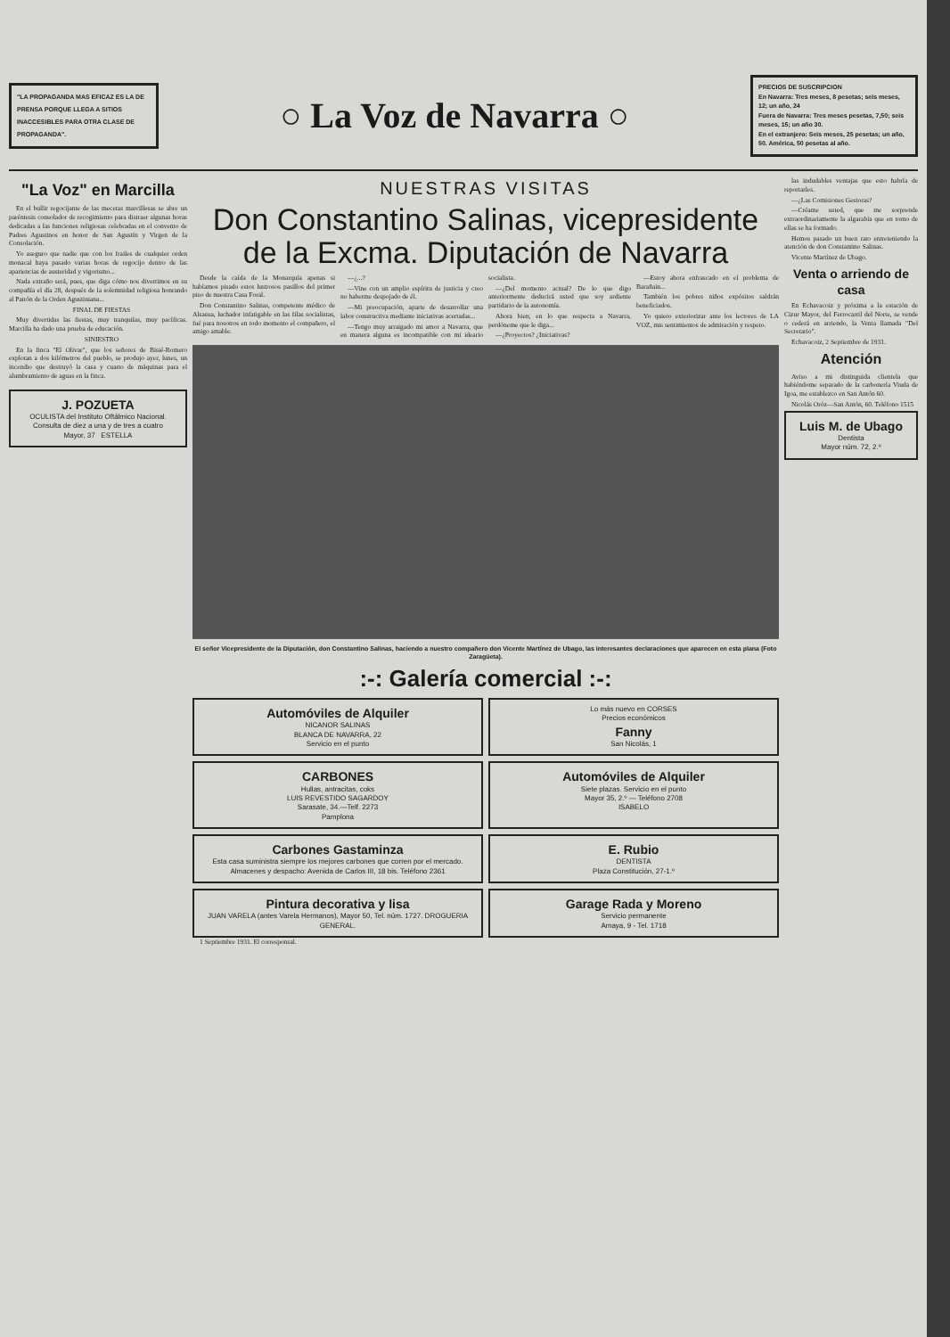"LA PROPAGANDA MAS EFICAZ ES LA DE PRENSA PORQUE LLEGA A SITIOS INACCESIBLES PARA OTRA CLASE DE PROPAGANDA".
○ La Voz de Navarra ○
PRECIOS DE SUSCRIPCION
En Navarra: Tres meses, 8 pesetas; seis meses, 12; un año, 24
Fuera de Navarra: Tres meses pesetas, 7,50; seis meses, 15; un año 30.
En el extranjero: Seis meses, 25 pesetas; un año, 50. América, 50 pesetas al año.
"La Voz" en Marcilla
En el bullir regocijante de las mecetas marcillesas se abre un paréntesis consolador de recogimiento para distraer algunas horas dedicadas a las funciones religiosas celebradas en el convento de Padres Agustinos en honor de San Agustín y Virgen de la Consolación.
Yo aseguro que nadie que con los frailes de cualquier orden monacal haya pasado varias horas de regocijo dentro de las apariencias de austeridad y vigorismo...
Nada extraño será, pues, que diga cómo nos divertimos en su compañía el día 28, después de la solemnidad religiosa honrando al Patrón de la Orden Agustiniana...
FINAL DE FIESTAS
Muy divertidas las fiestas, muy tranquilas, muy pacíficas. Marcilla ha dado una prueba de educación.
SINIESTRO
En la finca "El Olivar", que los señores de Bisié-Romero explotan a dos kilómetros del pueblo, se produjo ayer, lunes, un incendio que destruyó la casa y cuarto de máquinas para el alumbramiento de aguas en la finca.
J. POZUETA
OCULISTA del Instituto Oftálmico Nacional. Consulta de diez a una y de tres a cuatro
Mayor, 37 ESTELLA
NUESTRAS VISITAS
Don Constantino Salinas, vicepresidente de la Excma. Diputación de Navarra
Desde la caída de la Monarquía apenas si habíamos pisado estos lustrosos pasillos del primer piso de nuestra Casa Foral.
Don Constantino Salinas, competente médico de Alsasua, luchador infatigable en las filas socialistas, fué para nosotros en todo momento el compañero, el amigo amable.
—¿...?
—Vine con un amplio espíritu de justicia y creo no haberme despojado de él.
—Mi preocupación, aparte de desarrollar una labor constructiva mediante iniciativas acertadas...
—Tengo muy arraigado mi amor a Navarra, que en manera alguna es incompatible con mi ideario socialista.
—¿Del momento actual? De lo que digo anteriormente deducirá usted que soy ardiente partidario de la autonomía.
Ahora bien; en lo que respecta a Navarra, perdóneme que le diga...
—¿Proyectos? ¿Iniciativas?
—Estoy ahora enfrascado en el problema de Barañain...
También los pobres niños expósitos saldrán beneficiados.
Yo quiero exteriorizar ante los lectores de LA VOZ, mis sentimientos de admiración y respeto.
El señor Vicepresidente de la Diputación, don Constantino Salinas, haciendo a nuestro compañero don Vicente Martínez de Ubago, las interesantes declaraciones que aparecen en esta plana (Foto Zaragüeta).
:-: Galería comercial :-:
Automóviles de Alquiler
NICANOR SALINAS
BLANCA DE NAVARRA, 22
Servicio en el punto
Lo más nuevo en CORSES
Precios económicos
Fanny
San Nicolás, 1
CARBONES
Hullas, antracitas, coks
LUIS REVESTIDO SAGARDOY
Sarasate, 34.—Telf. 2273
Pamplona
Automóviles de Alquiler
Siete plazas. Servicio en el punto
Mayor 35, 2.º — Teléfono 2708
ISABELO
Carbones Gastaminza
Esta casa suministra siempre los mejores carbones que corren por el mercado. Almacenes y despacho: Avenida de Carlos III, 18 bis. Teléfono 2361
E. Rubio
DENTISTA
Plaza Constitución, 27-1.º
Pintura decorativa y lisa
JUAN VARELA (antes Varela Hermanos), Mayor 50, Tel. núm. 1727. DROGUERIA GENERAL.
Garage Rada y Moreno
Servicio permanente
Amaya, 9 - Tel. 1718
1 Septiembre 1931. El corresponsal.
las indudables ventajas que esto habría de reportarles.
—¿Las Comisiones Gestoras?
—Créame usted, que me sorprende extraordinariamente la algarabía que en torno de ellas se ha formado.
Hemos pasado un buen rato entreteniendo la atención de don Constantino Salinas.
Vicente Martínez de Ubago.
Venta o arriendo de casa
En Echavacoiz y próxima a la estación de Cizur Mayor, del Ferrocarril del Norte, se vende o cederá en arriendo, la Venta llamada "Del Secretario".
Echavacoiz, 2 Septiembre de 1931.
Atención
Aviso a mi distinguida clientela que habiéndome separado de la carbonería Viuda de Igoa, me establezco en San Antón 60.
Nicolás Oróz—San Antón, 60. Teléfono 1515
Luis M. de Ubago
Dentista
Mayor núm. 72, 2.º